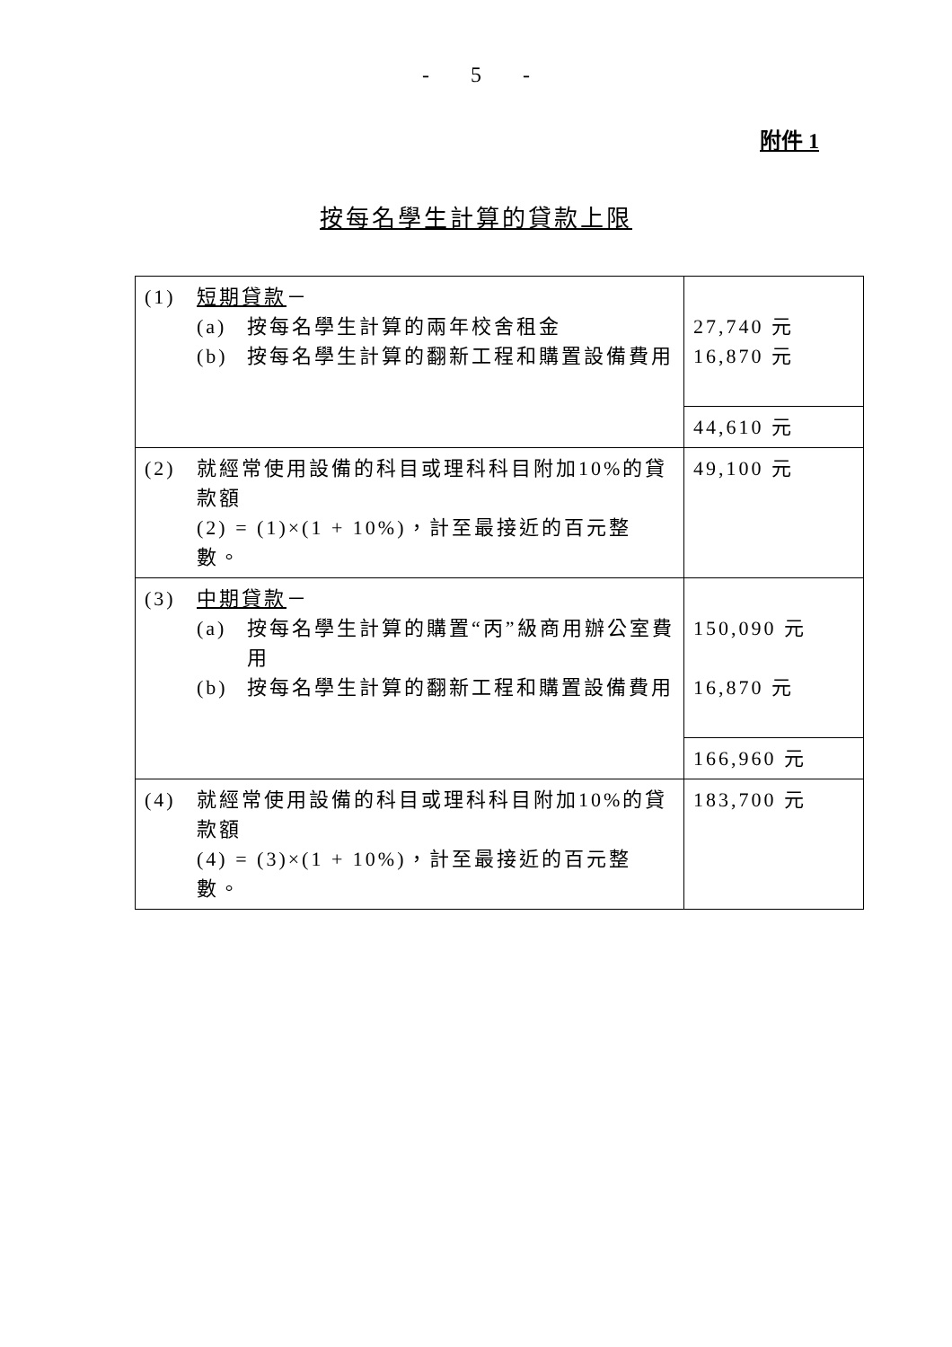- 5 -
附件 1
按每名學生計算的貸款上限
| (1) 短期貸款 － (a) 按每名學生計算的兩年校舍租金 (b) 按每名學生計算的翻新工程和購置設備費用 | 27,740 元 16,870 元 |
| | 44,610 元 |
| (2) 就經常使用設備的科目或理科科目附加10%的貸款額 (2) = (1)×(1 + 10%)，計至最接近的百元整數。 | 49,100 元 |
| (3) 中期貸款 － (a) 按每名學生計算的購置“丙”級商用辦公室費用 (b) 按每名學生計算的翻新工程和購置設備費用 | 150,090 元 16,870 元 |
| | 166,960 元 |
| (4) 就經常使用設備的科目或理科科目附加10%的貸款額 (4) = (3)×(1 + 10%)，計至最接近的百元整數。 | 183,700 元 |